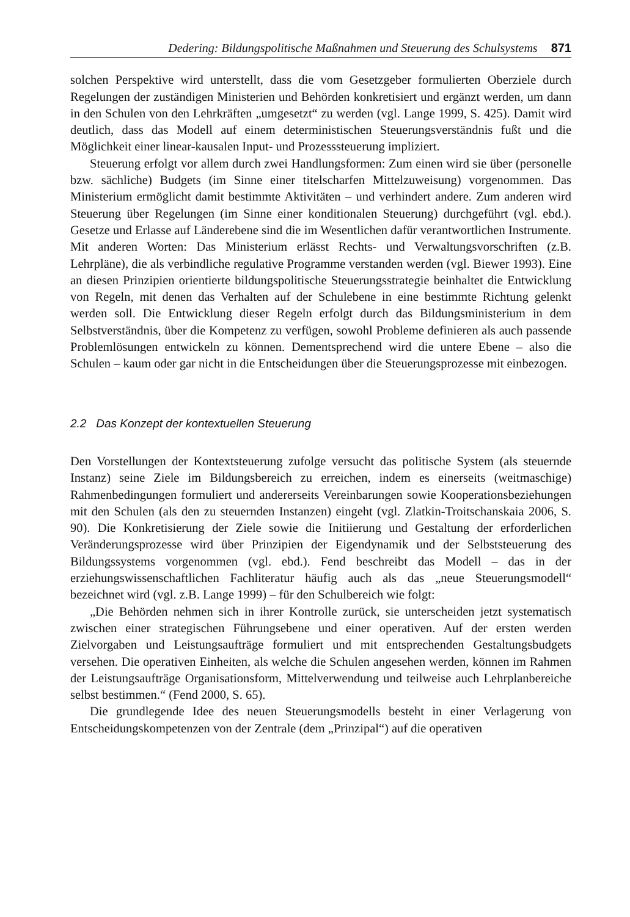Dedering: Bildungspolitische Maßnahmen und Steuerung des Schulsystems 871
solchen Perspektive wird unterstellt, dass die vom Gesetzgeber formulierten Oberziele durch Regelungen der zuständigen Ministerien und Behörden konkretisiert und ergänzt werden, um dann in den Schulen von den Lehrkräften „umgesetzt“ zu werden (vgl. Lange 1999, S. 425). Damit wird deutlich, dass das Modell auf einem deterministischen Steuerungsverständnis fußt und die Möglichkeit einer linear-kausalen Input- und Prozesssteuerung impliziert.
Steuerung erfolgt vor allem durch zwei Handlungsformen: Zum einen wird sie über (personelle bzw. sächliche) Budgets (im Sinne einer titelscharfen Mittelzuweisung) vorgenommen. Das Ministerium ermöglicht damit bestimmte Aktivitäten – und verhindert andere. Zum anderen wird Steuerung über Regelungen (im Sinne einer konditionalen Steuerung) durchgeführt (vgl. ebd.). Gesetze und Erlasse auf Länderebene sind die im Wesentlichen dafür verantwortlichen Instrumente. Mit anderen Worten: Das Ministerium erlässt Rechts- und Verwaltungsvorschriften (z.B. Lehrpläne), die als verbindliche regulative Programme verstanden werden (vgl. Biewer 1993). Eine an diesen Prinzipien orientierte bildungspolitische Steuerungsstrategie beinhaltet die Entwicklung von Regeln, mit denen das Verhalten auf der Schulebene in eine bestimmte Richtung gelenkt werden soll. Die Entwicklung dieser Regeln erfolgt durch das Bildungsministerium in dem Selbstverständnis, über die Kompetenz zu verfügen, sowohl Probleme definieren als auch passende Problemlösungen entwickeln zu können. Dementsprechend wird die untere Ebene – also die Schulen – kaum oder gar nicht in die Entscheidungen über die Steuerungsprozesse mit einbezogen.
2.2 Das Konzept der kontextuellen Steuerung
Den Vorstellungen der Kontextsteuerung zufolge versucht das politische System (als steuernde Instanz) seine Ziele im Bildungsbereich zu erreichen, indem es einerseits (weitmaschige) Rahmenbedingungen formuliert und andererseits Vereinbarungen sowie Kooperationsbeziehungen mit den Schulen (als den zu steuernden Instanzen) eingeht (vgl. Zlatkin-Troitschanskaia 2006, S. 90). Die Konkretisierung der Ziele sowie die Initiierung und Gestaltung der erforderlichen Veränderungsprozesse wird über Prinzipien der Eigendynamik und der Selbststeuerung des Bildungssystems vorgenommen (vgl. ebd.). Fend beschreibt das Modell – das in der erziehungswissenschaftlichen Fachliteratur häufig auch als das „neue Steuerungsmodell“ bezeichnet wird (vgl. z.B. Lange 1999) – für den Schulbereich wie folgt:
„Die Behörden nehmen sich in ihrer Kontrolle zurück, sie unterscheiden jetzt systematisch zwischen einer strategischen Führungsebene und einer operativen. Auf der ersten werden Zielvorgaben und Leistungsaufträge formuliert und mit entsprechenden Gestaltungsbudgets versehen. Die operativen Einheiten, als welche die Schulen angesehen werden, können im Rahmen der Leistungsaufträge Organisationsform, Mittelverwendung und teilweise auch Lehrplanbereiche selbst bestimmen.“ (Fend 2000, S. 65).
Die grundlegende Idee des neuen Steuerungsmodells besteht in einer Verlagerung von Entscheidungskompetenzen von der Zentrale (dem „Prinzipal“) auf die operativen